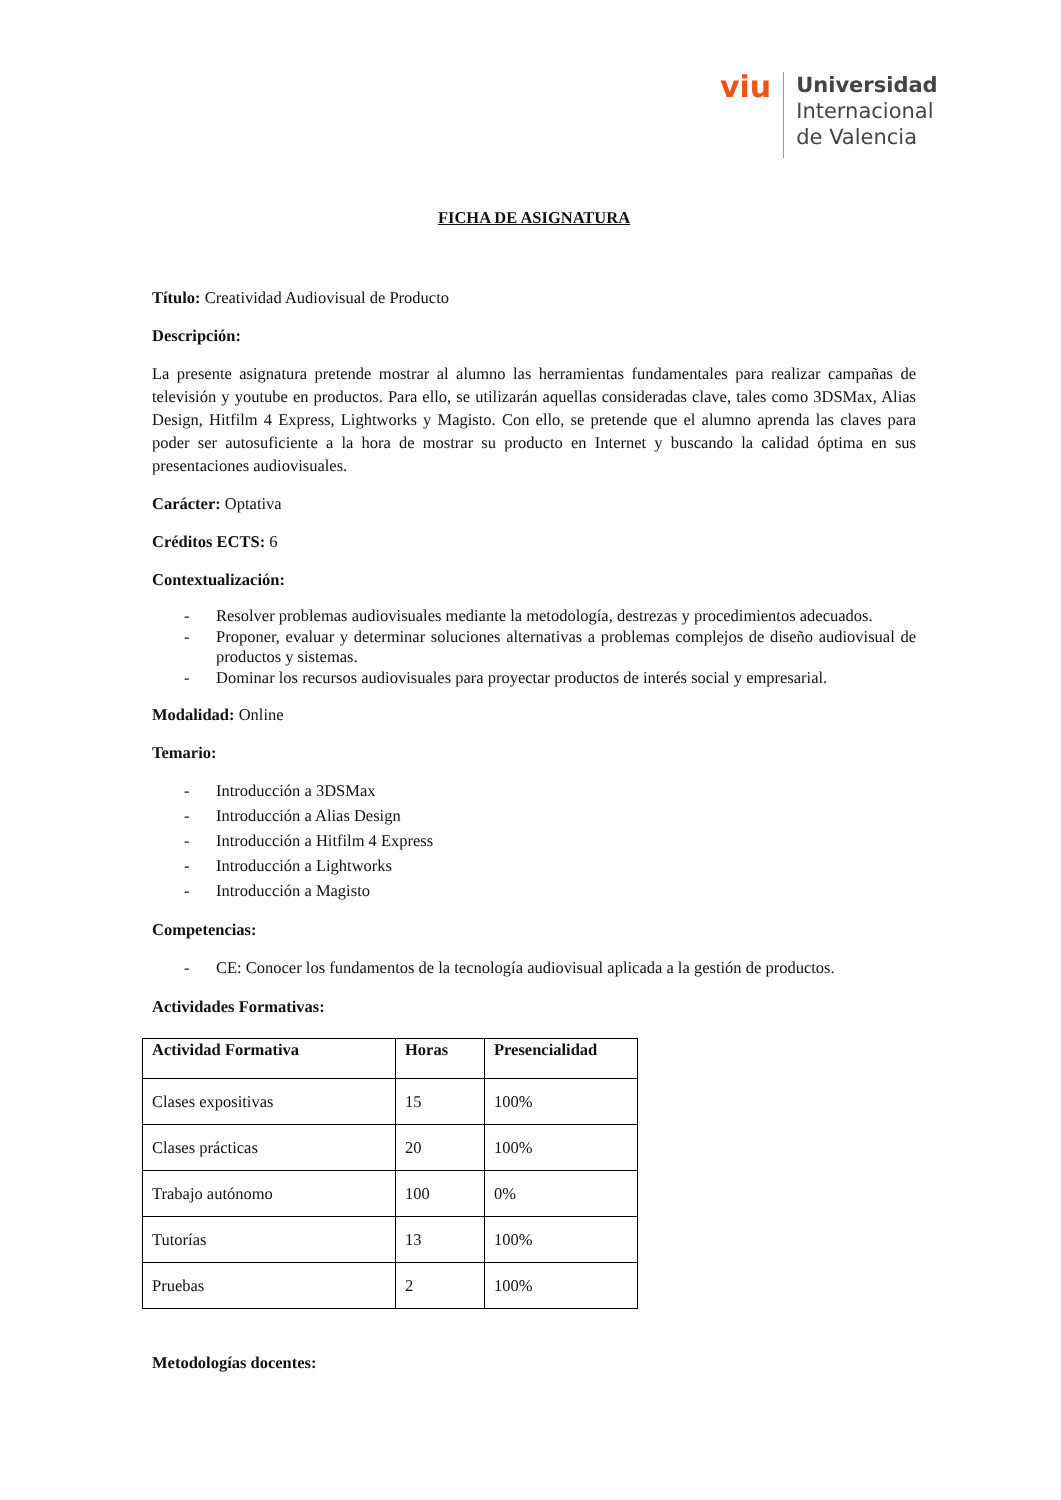viu
Universidad
Internacional
de Valencia
FICHA DE ASIGNATURA
Título: Creatividad Audiovisual de Producto
Descripción:
La presente asignatura pretende mostrar al alumno las herramientas fundamentales para realizar campañas de televisión y youtube en productos. Para ello, se utilizarán aquellas consideradas clave, tales como 3DSMax, Alias Design, Hitfilm 4 Express, Lightworks y Magisto. Con ello, se pretende que el alumno aprenda las claves para poder ser autosuficiente a la hora de mostrar su producto en Internet y buscando la calidad óptima en sus presentaciones audiovisuales.
Carácter: Optativa
Créditos ECTS: 6
Contextualización:
- Resolver problemas audiovisuales mediante la metodología, destrezas y procedimientos adecuados.
- Proponer, evaluar y determinar soluciones alternativas a problemas complejos de diseño audiovisual de productos y sistemas.
- Dominar los recursos audiovisuales para proyectar productos de interés social y empresarial.
Modalidad: Online
Temario:
- Introducción a 3DSMax
- Introducción a Alias Design
- Introducción a Hitfilm 4 Express
- Introducción a Lightworks
- Introducción a Magisto
Competencias:
- CE: Conocer los fundamentos de la tecnología audiovisual aplicada a la gestión de productos.
Actividades Formativas:
| Actividad Formativa | Horas | Presencialidad |
| --- | --- | --- |
| Clases expositivas | 15 | 100% |
| Clases prácticas | 20 | 100% |
| Trabajo autónomo | 100 | 0% |
| Tutorías | 13 | 100% |
| Pruebas | 2 | 100% |
Metodologías docentes: